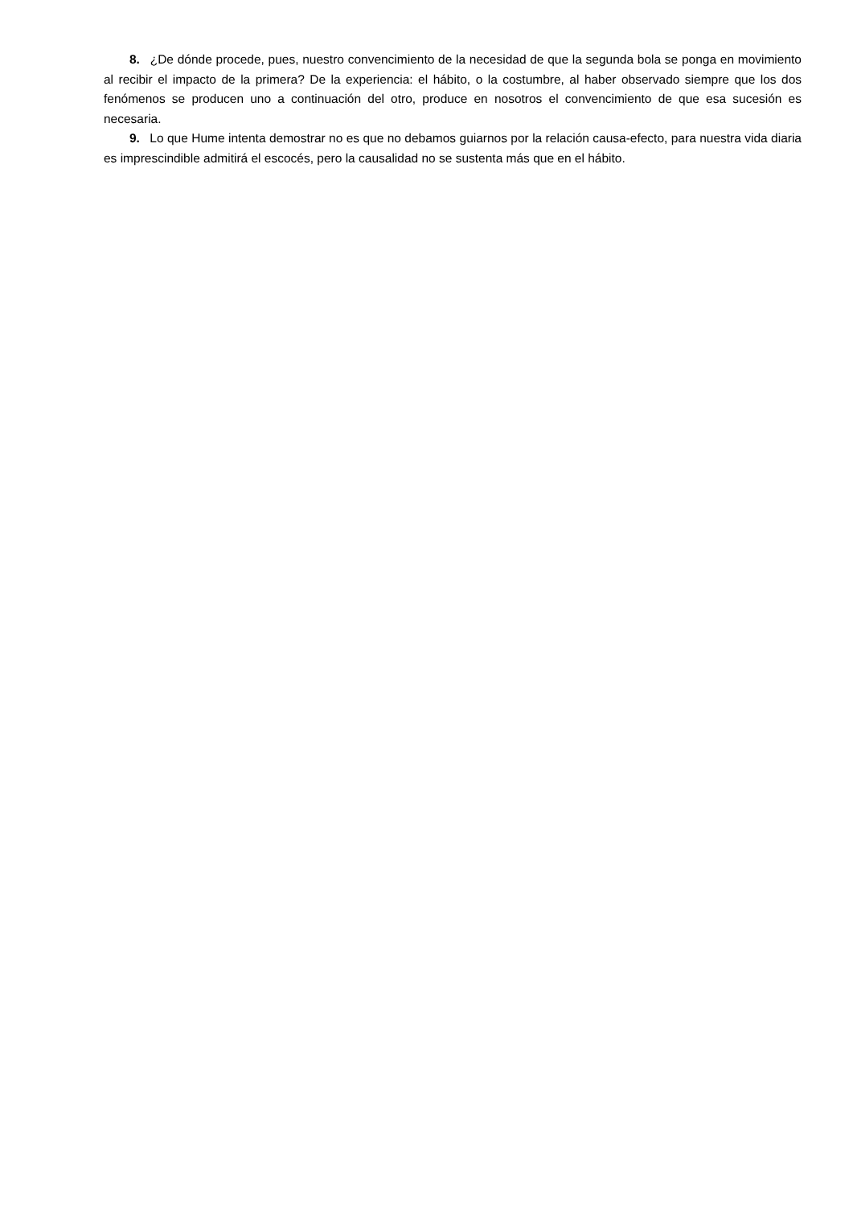8. ¿De dónde procede, pues, nuestro convencimiento de la necesidad de que la segunda bola se ponga en movimiento al recibir el impacto de la primera? De la experiencia: el hábito, o la costumbre, al haber observado siempre que los dos fenómenos se producen uno a continuación del otro, produce en nosotros el convencimiento de que esa sucesión es necesaria.
9. Lo que Hume intenta demostrar no es que no debamos guiarnos por la relación causa-efecto, para nuestra vida diaria es imprescindible admitirá el escocés, pero la causalidad no se sustenta más que en el hábito.